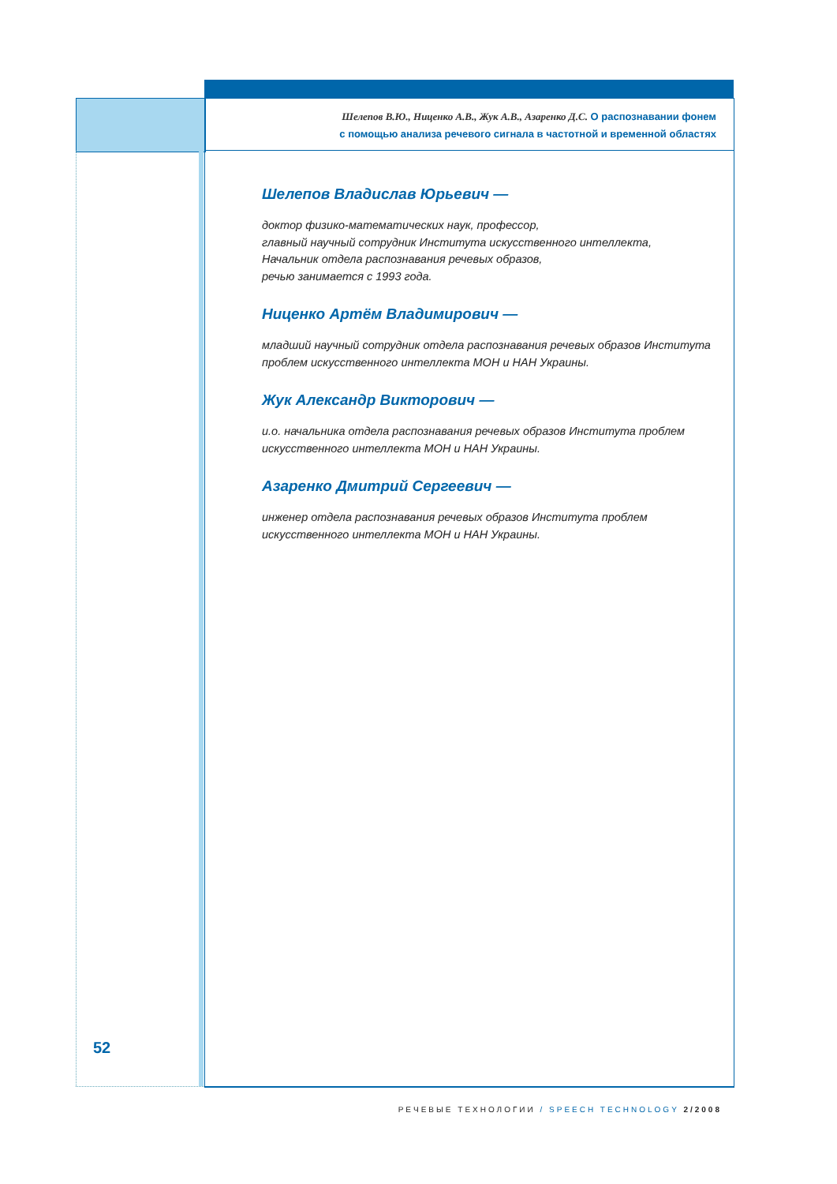Шелепов В.Ю., Ниценко А.В., Жук А.В., Азаренко Д.С. О распознавании фонем
с помощью анализа речевого сигнала в частотной и временной областях
Шелепов Владислав Юрьевич —
доктор физико-математических наук, профессор,
главный научный сотрудник Института искусственного интеллекта,
Начальник отдела распознавания речевых образов,
речью занимается с 1993 года.
Ниценко Артём Владимирович —
младший научный сотрудник отдела распознавания речевых образов Института проблем искусственного интеллекта МОН и НАН Украины.
Жук Александр Викторович —
и.о. начальника отдела распознавания речевых образов Института проблем искусственного интеллекта МОН и НАН Украины.
Азаренко Дмитрий Сергеевич —
инженер отдела распознавания речевых образов Института проблем искусственного интеллекта МОН и НАН Украины.
52
РЕЧЕВЫЕ ТЕХНОЛОГИИ / SPEECH TECHNOLOGY 2/2008